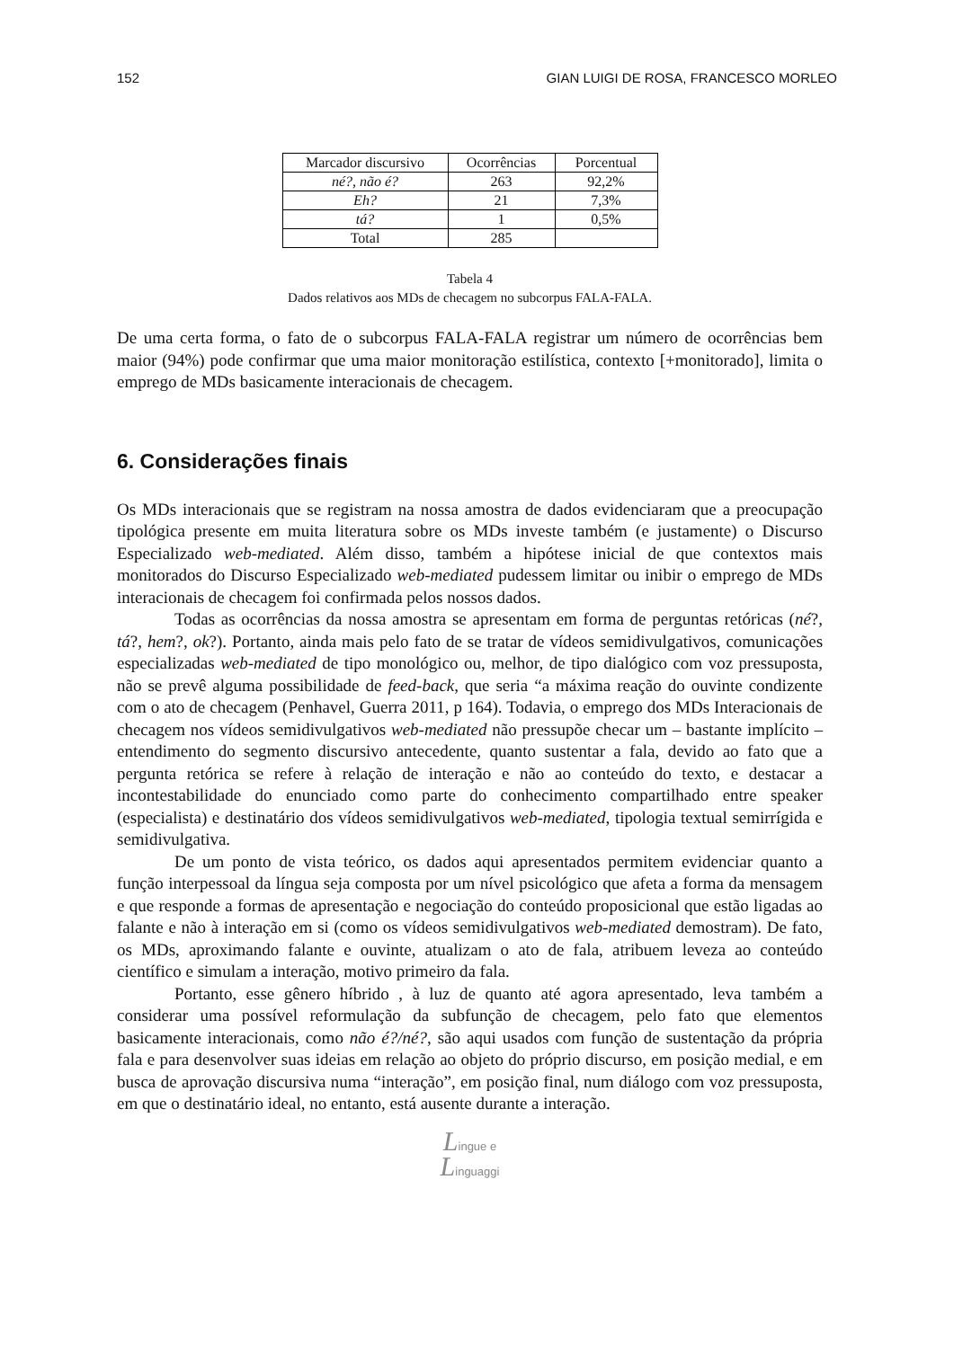152 GIAN LUIGI DE ROSA, FRANCESCO MORLEO
| Marcador discursivo | Ocorrências | Porcentual |
| --- | --- | --- |
| né?, não é? | 263 | 92,2% |
| Eh? | 21 | 7,3% |
| tá? | 1 | 0,5% |
| Total | 285 | |
Tabela 4
Dados relativos aos MDs de checagem no subcorpus FALA-FALA.
De uma certa forma, o fato de o subcorpus FALA-FALA registrar um número de ocorrências bem maior (94%) pode confirmar que uma maior monitoração estilística, contexto [+monitorado], limita o emprego de MDs basicamente interacionais de checagem.
6. Considerações finais
Os MDs interacionais que se registram na nossa amostra de dados evidenciaram que a preocupação tipológica presente em muita literatura sobre os MDs investe também (e justamente) o Discurso Especializado web-mediated. Além disso, também a hipótese inicial de que contextos mais monitorados do Discurso Especializado web-mediated pudessem limitar ou inibir o emprego de MDs interacionais de checagem foi confirmada pelos nossos dados.
Todas as ocorrências da nossa amostra se apresentam em forma de perguntas retóricas (né?, tá?, hem?, ok?). Portanto, ainda mais pelo fato de se tratar de vídeos semidivulgativos, comunicações especializadas web-mediated de tipo monológico ou, melhor, de tipo dialógico com voz pressuposta, não se prevê alguma possibilidade de feed-back, que seria “a máxima reação do ouvinte condizente com o ato de checagem (Penhavel, Guerra 2011, p 164). Todavia, o emprego dos MDs Interacionais de checagem nos vídeos semidivulgativos web-mediated não pressupõe checar um – bastante implícito – entendimento do segmento discursivo antecedente, quanto sustentar a fala, devido ao fato que a pergunta retórica se refere à relação de interação e não ao conteúdo do texto, e destacar a incontestabilidade do enunciado como parte do conhecimento compartilhado entre speaker (especialista) e destinatário dos vídeos semidivulgativos web-mediated, tipologia textual semirrígida e semidivulgativa.
De um ponto de vista teórico, os dados aqui apresentados permitem evidenciar quanto a função interpessoal da língua seja composta por um nível psicológico que afeta a forma da mensagem e que responde a formas de apresentação e negociação do conteúdo proposicional que estão ligadas ao falante e não à interação em si (como os vídeos semidivulgativos web-mediated demostram). De fato, os MDs, aproximando falante e ouvinte, atualizam o ato de fala, atribuem leveza ao conteúdo científico e simulam a interação, motivo primeiro da fala.
Portanto, esse gênero híbrido , à luz de quanto até agora apresentado, leva também a considerar uma possível reformulação da subfunção de checagem, pelo fato que elementos basicamente interacionais, como não é?/né?, são aqui usados com função de sustentação da própria fala e para desenvolver suas ideias em relação ao objeto do próprio discurso, em posição medial, e em busca de aprovação discursiva numa “interação”, em posição final, num diálogo com voz pressuposta, em que o destinatário ideal, no entanto, está ausente durante a interação.
Lingue e
Linguaggi